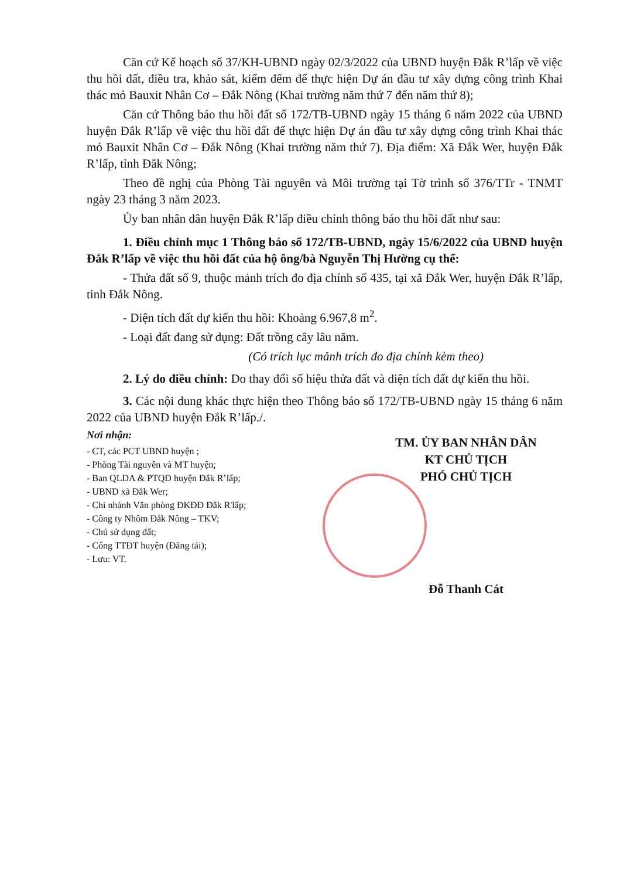Căn cứ Kế hoạch số 37/KH-UBND ngày 02/3/2022 của UBND huyện Đắk R’lấp về việc thu hồi đất, điều tra, khảo sát, kiểm đếm để thực hiện Dự án đầu tư xây dựng công trình Khai thác mỏ Bauxit Nhân Cơ – Đắk Nông (Khai trường năm thứ 7 đến năm thứ 8);
Căn cứ Thông báo thu hồi đất số 172/TB-UBND ngày 15 tháng 6 năm 2022 của UBND huyện Đắk R’lấp về việc thu hồi đất để thực hiện Dự án đầu tư xây dựng công trình Khai thác mỏ Bauxit Nhân Cơ – Đắk Nông (Khai trường năm thứ 7). Địa điểm: Xã Đắk Wer, huyện Đắk R’lấp, tỉnh Đắk Nông;
Theo đề nghị của Phòng Tài nguyên và Môi trường tại Tờ trình số 376/TTr - TNMT ngày 23 tháng 3 năm 2023.
Ủy ban nhân dân huyện Đắk R’lấp điều chỉnh thông báo thu hồi đất như sau:
1. Điều chỉnh mục 1 Thông báo số 172/TB-UBND, ngày 15/6/2022 của UBND huyện Đắk R’lấp về việc thu hồi đất của hộ ông/bà Nguyễn Thị Hường cụ thể:
- Thửa đất số 9, thuộc mảnh trích đo địa chính số 435, tại xã Đắk Wer, huyện Đắk R’lấp, tỉnh Đắk Nông.
- Diện tích đất dự kiến thu hồi: Khoảng 6.967,8 m<sup>2</sup>.
- Loại đất đang sử dụng: Đất trồng cây lâu năm.
(Có trích lục mảnh trích đo địa chính kèm theo)
2. Lý do điều chỉnh: Do thay đổi số hiệu thửa đất và diện tích đất dự kiến thu hồi.
3. Các nội dung khác thực hiện theo Thông báo số 172/TB-UBND ngày 15 tháng 6 năm 2022 của UBND huyện Đắk R’lấp./.
Nơi nhận:
- CT, các PCT UBND huyện ;
- Phòng Tài nguyên và MT huyện;
- Ban QLDA & PTQĐ huyện Đắk R’lấp;
- UBND xã Đắk Wer;
- Chi nhánh Văn phòng ĐKĐĐ Đắk R'lấp;
- Công ty Nhôm Đắk Nông – TKV;
- Chủ sử dụng đất;
- Cổng TTĐT huyện (Đăng tải);
- Lưu: VT.
TM. ỦY BAN NHÂN DÂN
KT CHỦ TỊCH
PHÓ CHỦ TỊCH
Đỗ Thanh Cát